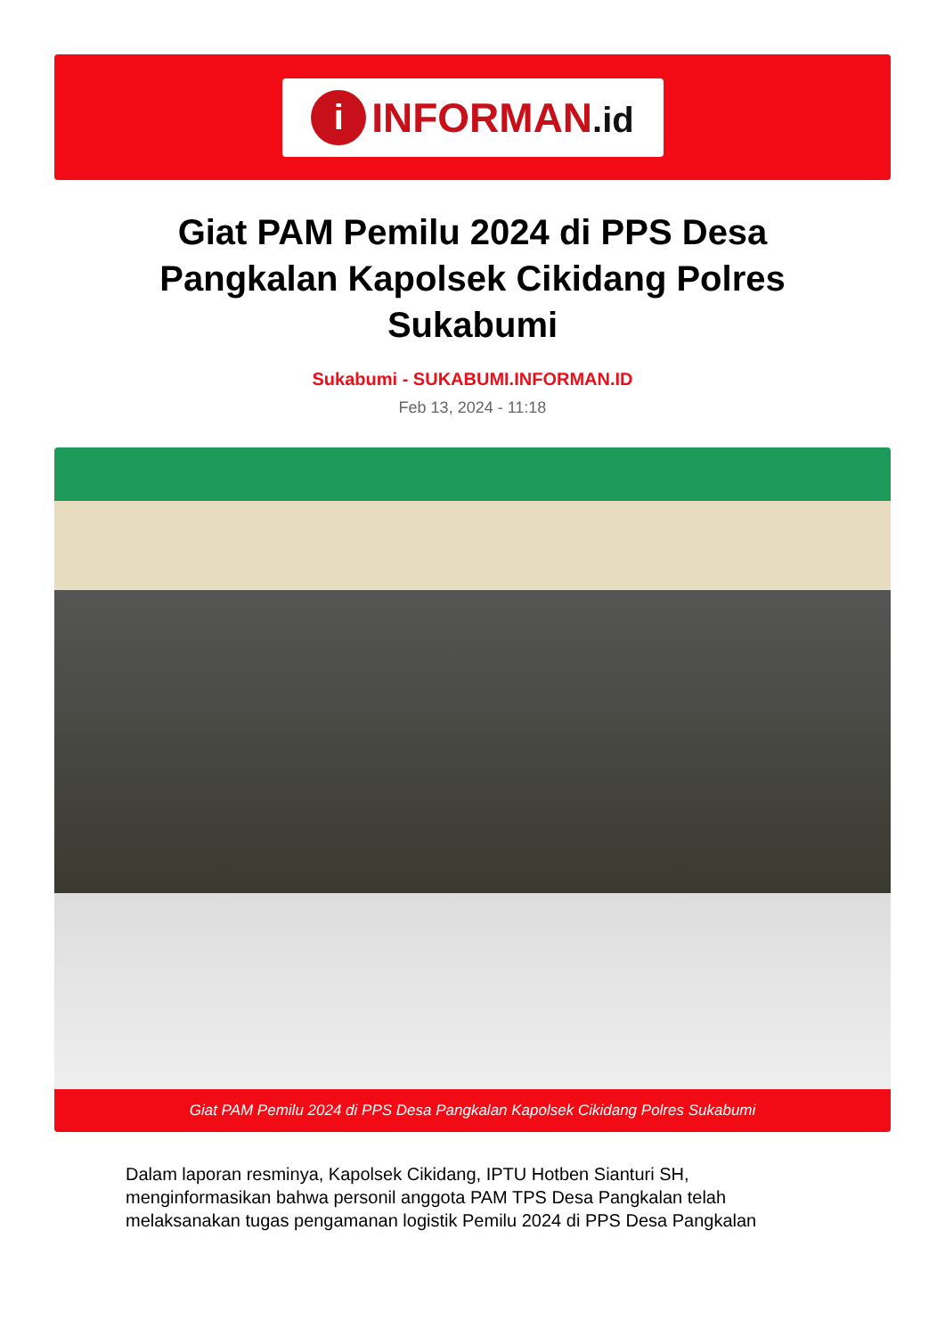i
INFORMAN.id
Giat PAM Pemilu 2024 di PPS Desa Pangkalan Kapolsek Cikidang Polres Sukabumi
Sukabumi - SUKABUMI.INFORMAN.ID
Feb 13, 2024 - 11:18
Giat PAM Pemilu 2024 di PPS Desa Pangkalan Kapolsek Cikidang Polres Sukabumi
Dalam laporan resminya, Kapolsek Cikidang, IPTU Hotben Sianturi SH, menginformasikan bahwa personil anggota PAM TPS Desa Pangkalan telah melaksanakan tugas pengamanan logistik Pemilu 2024 di PPS Desa Pangkalan